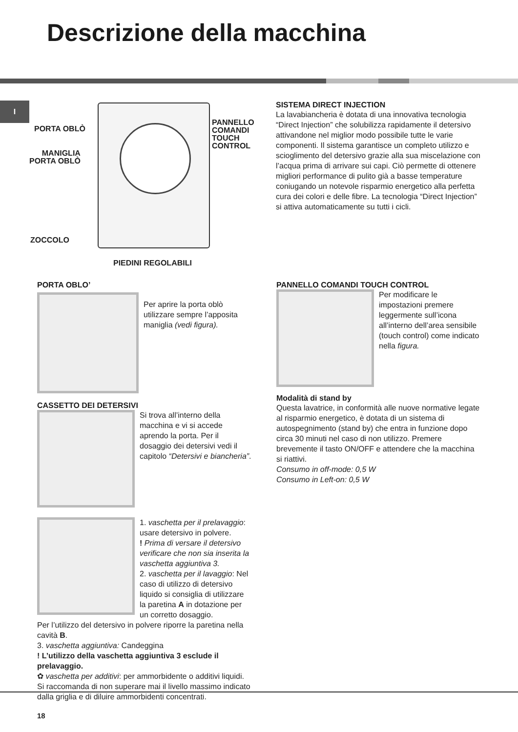Descrizione della macchina
I
PORTA OBLÒ
MANIGLIA
PORTA OBLÒ
PANNELLO
COMANDI
TOUCH
CONTROL
ZOCCOLO
PIEDINI REGOLABILI
SISTEMA DIRECT INJECTION
La lavabiancheria è dotata di una innovativa tecnologia “Direct Injection” che solubilizza rapidamente il detersivo attivandone nel miglior modo possibile tutte le varie componenti. Il sistema garantisce un completo utilizzo e scioglimento del detersivo grazie alla sua miscelazione con l’acqua prima di arrivare sui capi. Ciò permette di ottenere migliori performance di pulito già a basse temperature coniugando un notevole risparmio energetico alla perfetta cura dei colori e delle fibre. La tecnologia “Direct Injection” si attiva automaticamente su tutti i cicli.
PORTA OBLO’
Per aprire la porta oblò utilizzare sempre l’apposita maniglia (vedi figura).
CASSETTO DEI DETERSIVI
Si trova all’interno della macchina e vi si accede aprendo la porta. Per il dosaggio dei detersivi vedi il capitolo “Detersivi e biancheria”.
1. vaschetta per il prelavaggio: usare detersivo in polvere.
! Prima di versare il detersivo verificare che non sia inserita la vaschetta aggiuntiva 3.
2. vaschetta per il lavaggio: Nel caso di utilizzo di detersivo liquido si consiglia di utilizzare la paretina A in dotazione per un corretto dosaggio.
Per l’utilizzo del detersivo in polvere riporre la paretina nella cavità B.
3. vaschetta aggiuntiva: Candeggina
! L’utilizzo della vaschetta aggiuntiva 3 esclude il prelavaggio.
✿ vaschetta per additivi: per ammorbidente o additivi liquidi. Si raccomanda di non superare mai il livello massimo indicato dalla griglia e di diluire ammorbidenti concentrati.
PANNELLO COMANDI TOUCH CONTROL
Per modificare le impostazioni premere leggermente sull’icona all’interno dell’area sensibile (touch control) come indicato nella figura.
Modalità di stand by
Questa lavatrice, in conformità alle nuove normative legate al risparmio energetico, è dotata di un sistema di autospegnimento (stand by) che entra in funzione dopo circa 30 minuti nel caso di non utilizzo. Premere brevemente il tasto ON/OFF e attendere che la macchina si riattivi.
Consumo in off-mode: 0,5 W
Consumo in Left-on: 0,5 W
18